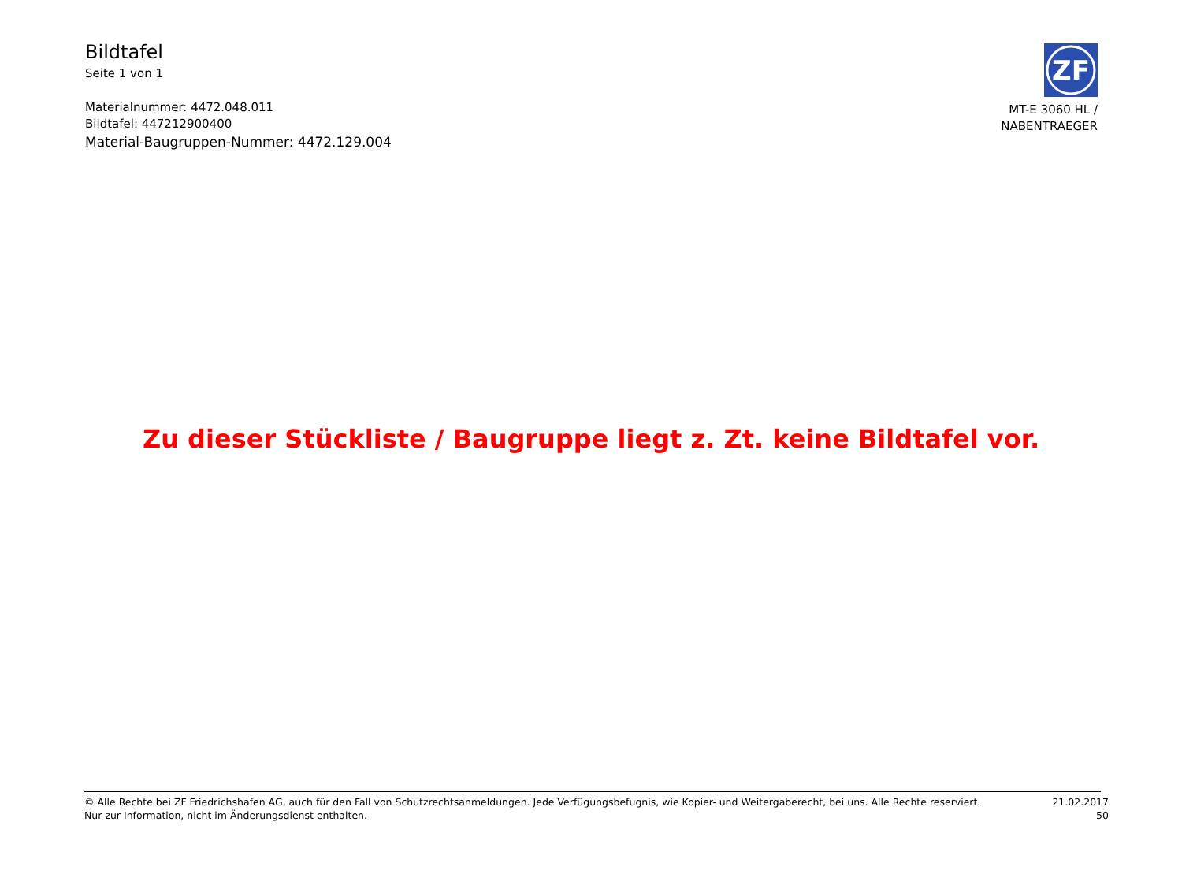Bildtafel
Seite 1 von 1
Materialnummer: 4472.048.011
Bildtafel: 447212900400
Material-Baugruppen-Nummer: 4472.129.004
ZF
MT-E 3060 HL /
NABENTRAEGER
Zu dieser Stückliste / Baugruppe liegt z. Zt. keine Bildtafel vor.
© Alle Rechte bei ZF Friedrichshafen AG, auch für den Fall von Schutzrechtsanmeldungen. Jede Verfügungsbefugnis, wie Kopier- und Weitergaberecht, bei uns. Alle Rechte reserviert.
Nur zur Information, nicht im Änderungsdienst enthalten.
21.02.2017
50